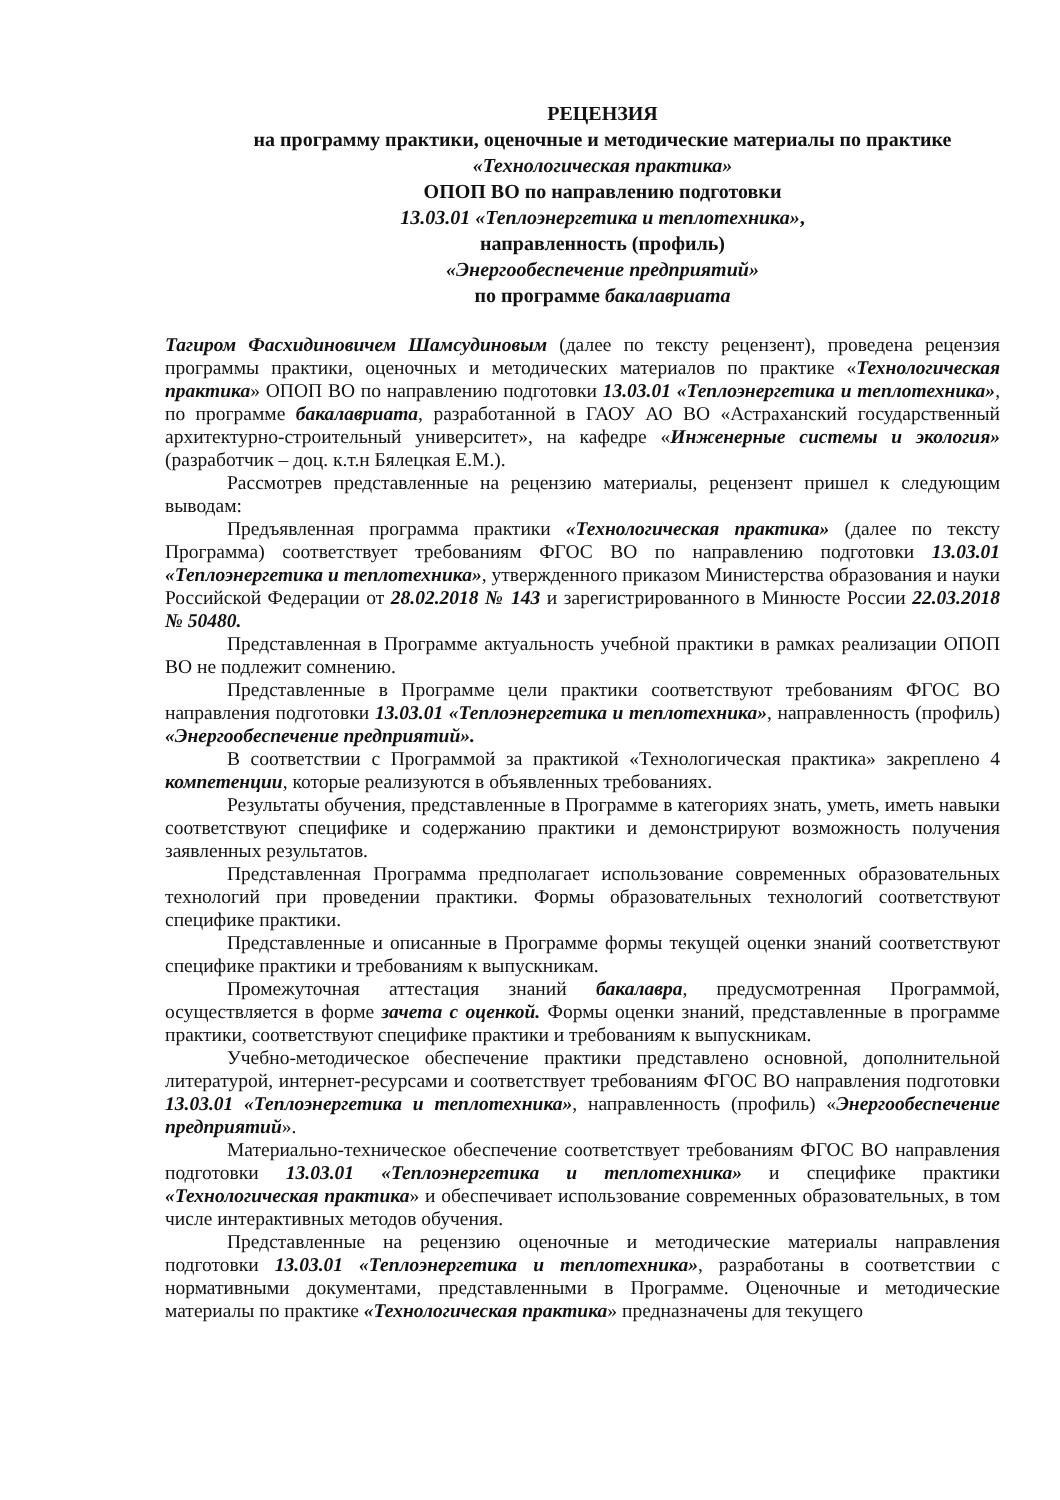РЕЦЕНЗИЯ
на программу практики, оценочные и методические материалы по практике
«Технологическая практика»
ОПОП ВО по направлению подготовки
13.03.01 «Теплоэнергетика и теплотехника»,
направленность (профиль)
«Энергообеспечение предприятий»
по программе бакалавриата
Тагиром Фасхидиновичем Шамсудиновым (далее по тексту рецензент), проведена рецензия программы практики, оценочных и методических материалов по практике «Технологическая практика» ОПОП ВО по направлению подготовки 13.03.01 «Теплоэнергетика и теплотехника», по программе бакалавриата, разработанной в ГАОУ АО ВО «Астраханский государственный архитектурно-строительный университет», на кафедре «Инженерные системы и экология» (разработчик – доц. к.т.н Бялецкая Е.М.).
Рассмотрев представленные на рецензию материалы, рецензент пришел к следующим выводам:
Предъявленная программа практики «Технологическая практика» (далее по тексту Программа) соответствует требованиям ФГОС ВО по направлению подготовки 13.03.01 «Теплоэнергетика и теплотехника», утвержденного приказом Министерства образования и науки Российской Федерации от 28.02.2018 № 143 и зарегистрированного в Минюсте России 22.03.2018 № 50480.
Представленная в Программе актуальность учебной практики в рамках реализации ОПОП ВО не подлежит сомнению.
Представленные в Программе цели практики соответствуют требованиям ФГОС ВО направления подготовки 13.03.01 «Теплоэнергетика и теплотехника», направленность (профиль) «Энергообеспечение предприятий».
В соответствии с Программой за практикой «Технологическая практика» закреплено 4 компетенции, которые реализуются в объявленных требованиях.
Результаты обучения, представленные в Программе в категориях знать, уметь, иметь навыки соответствуют специфике и содержанию практики и демонстрируют возможность получения заявленных результатов.
Представленная Программа предполагает использование современных образовательных технологий при проведении практики. Формы образовательных технологий соответствуют специфике практики.
Представленные и описанные в Программе формы текущей оценки знаний соответствуют специфике практики и требованиям к выпускникам.
Промежуточная аттестация знаний бакалавра, предусмотренная Программой, осуществляется в форме зачета с оценкой. Формы оценки знаний, представленные в программе практики, соответствуют специфике практики и требованиям к выпускникам.
Учебно-методическое обеспечение практики представлено основной, дополнительной литературой, интернет-ресурсами и соответствует требованиям ФГОС ВО направления подготовки 13.03.01 «Теплоэнергетика и теплотехника», направленность (профиль) «Энергообеспечение предприятий».
Материально-техническое обеспечение соответствует требованиям ФГОС ВО направления подготовки 13.03.01 «Теплоэнергетика и теплотехника» и специфике практики «Технологическая практика» и обеспечивает использование современных образовательных, в том числе интерактивных методов обучения.
Представленные на рецензию оценочные и методические материалы направления подготовки 13.03.01 «Теплоэнергетика и теплотехника», разработаны в соответствии с нормативными документами, представленными в Программе. Оценочные и методические материалы по практике «Технологическая практика» предназначены для текущего